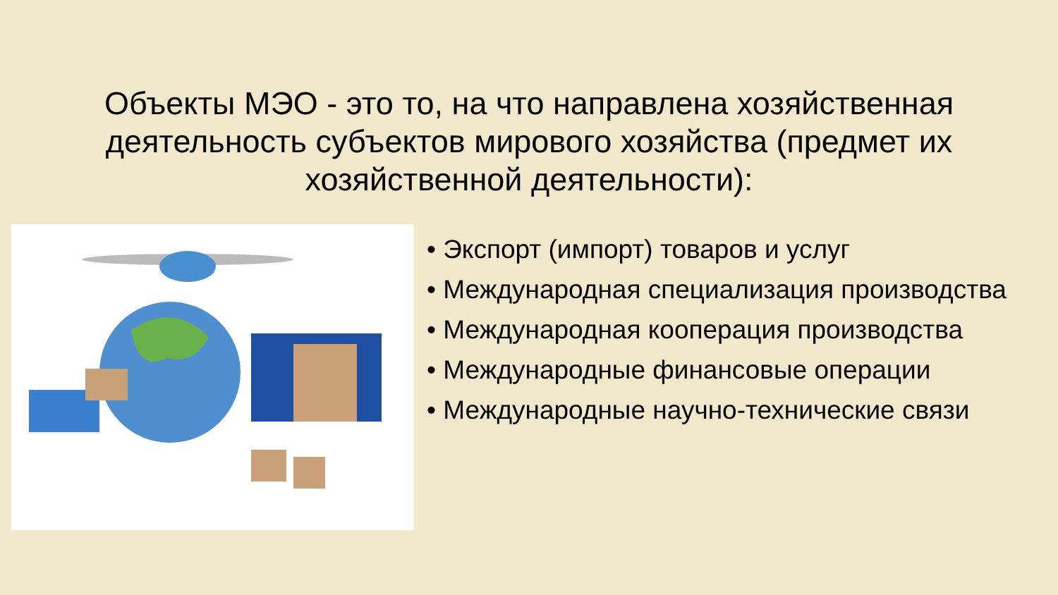Объекты МЭО - это то, на что направлена хозяйственная деятельность субъектов мирового хозяйства (предмет их хозяйственной деятельности):
• Экспорт (импорт) товаров и услуг
• Международная специализация производства
• Международная кооперация производства
• Международные финансовые операции
• Международные научно-технические связи